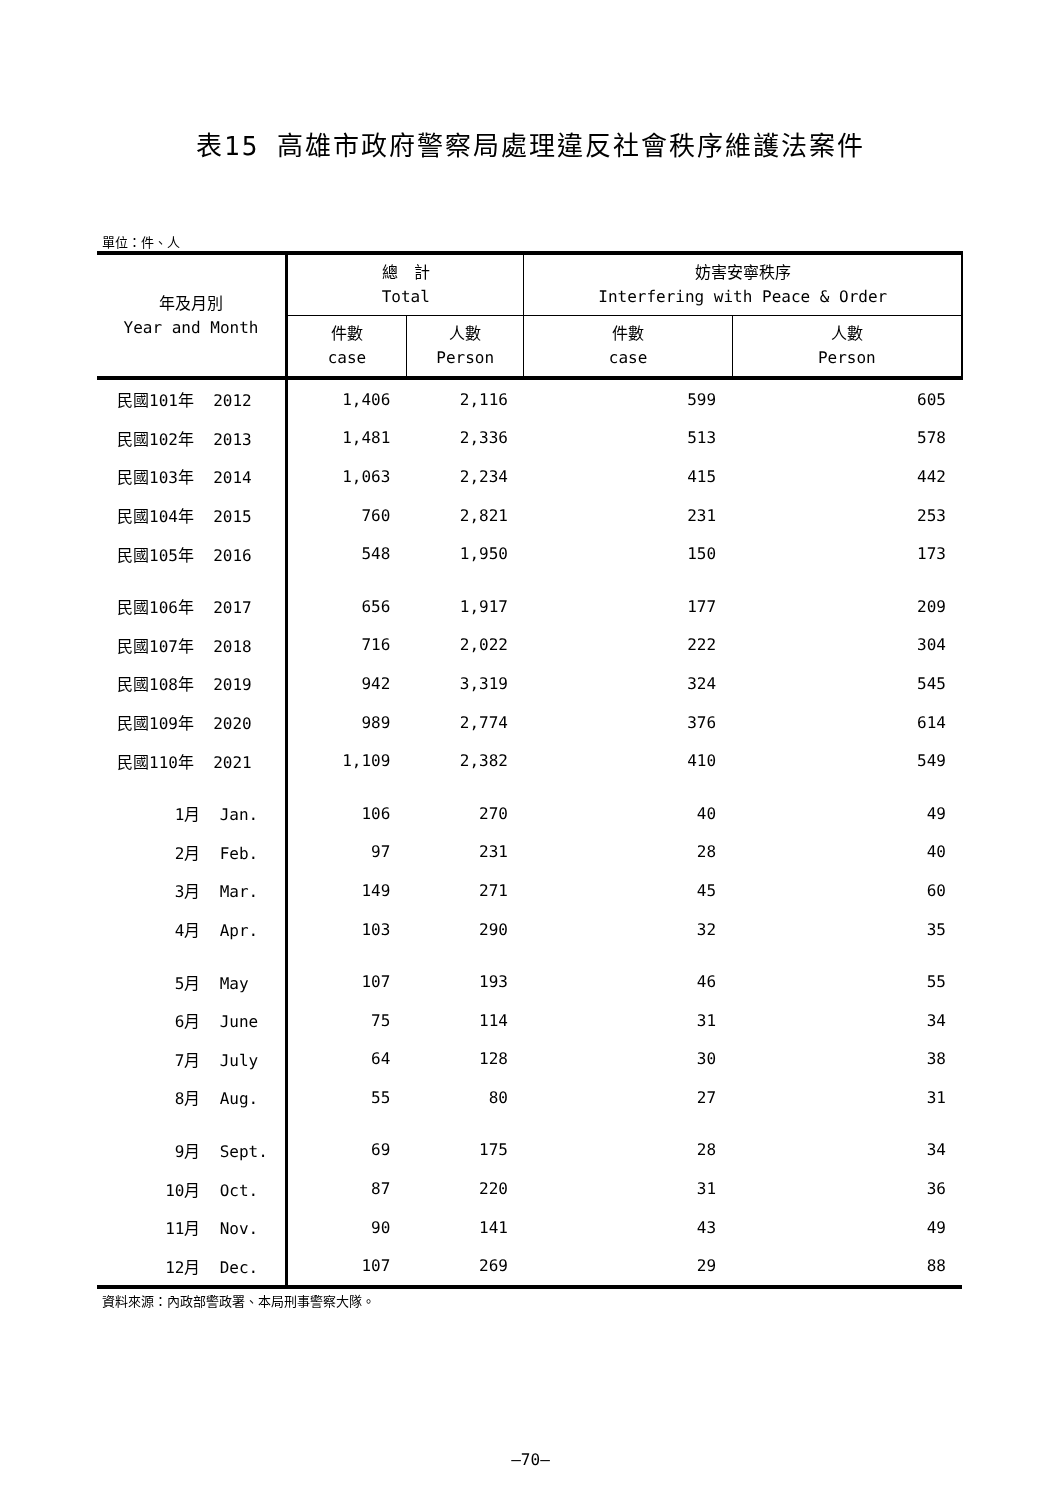表15 高雄市政府警察局處理違反社會秩序維護法案件
單位：件、人
| 年及月別 Year and Month | 總 計 Total | | 妨害安寧秩序 Interfering with Peace & Order | |
| --- | --- | --- | --- | --- |
| | 件數 case | 人數 Person | 件數 case | 人數 Person |
| 民國101年 2012 | 1,406 | 2,116 | 599 | 605 |
| 民國102年 2013 | 1,481 | 2,336 | 513 | 578 |
| 民國103年 2014 | 1,063 | 2,234 | 415 | 442 |
| 民國104年 2015 | 760 | 2,821 | 231 | 253 |
| 民國105年 2016 | 548 | 1,950 | 150 | 173 |
| 民國106年 2017 | 656 | 1,917 | 177 | 209 |
| 民國107年 2018 | 716 | 2,022 | 222 | 304 |
| 民國108年 2019 | 942 | 3,319 | 324 | 545 |
| 民國109年 2020 | 989 | 2,774 | 376 | 614 |
| 民國110年 2021 | 1,109 | 2,382 | 410 | 549 |
| 1月 Jan. | 106 | 270 | 40 | 49 |
| 2月 Feb. | 97 | 231 | 28 | 40 |
| 3月 Mar. | 149 | 271 | 45 | 60 |
| 4月 Apr. | 103 | 290 | 32 | 35 |
| 5月 May | 107 | 193 | 46 | 55 |
| 6月 June | 75 | 114 | 31 | 34 |
| 7月 July | 64 | 128 | 30 | 38 |
| 8月 Aug. | 55 | 80 | 27 | 31 |
| 9月 Sept. | 69 | 175 | 28 | 34 |
| 10月 Oct. | 87 | 220 | 31 | 36 |
| 11月 Nov. | 90 | 141 | 43 | 49 |
| 12月 Dec. | 107 | 269 | 29 | 88 |
資料來源：內政部警政署、本局刑事警察大隊。
—70—